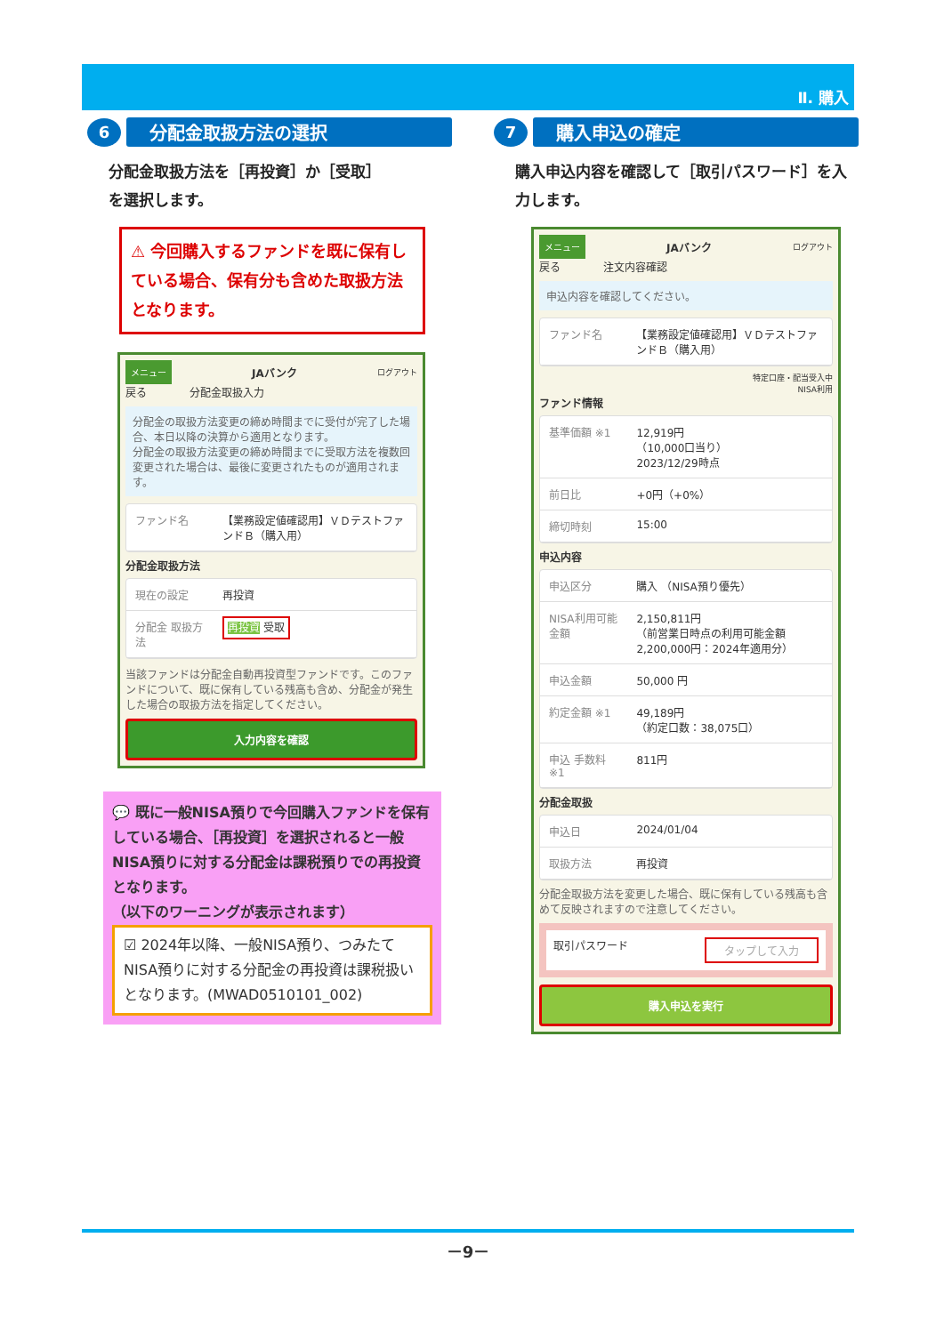Ⅱ. 購入
6
分配金取扱方法の選択
分配金取扱方法を［再投資］か［受取］
を選択します。
⚠ 今回購入するファンドを既に保有している場合、保有分も含めた取扱方法となります。
メニュー JAバンク ログアウト
戻る　　　　分配金取扱入力
分配金の取扱方法変更の締め時間までに受付が完了した場合、本日以降の決算から適用となります。
分配金の取扱方法変更の締め時間までに受取方法を複数回変更された場合は、最後に変更されたものが適用されます。
| ファンド名 | 【業務設定値確認用】ＶＤテストファンドＢ（購入用） |
分配金取扱方法
| 現在の設定 | 再投資 |
| 分配金 取扱方法 | 再投資 受取 |
当該ファンドは分配金自動再投資型ファンドです。このファンドについて、既に保有している残高も含め、分配金が発生した場合の取扱方法を指定してください。
入力内容を確認
💬 既に一般NISA預りで今回購入ファンドを保有している場合、［再投資］を選択されると一般NISA預りに対する分配金は課税預りでの再投資となります。
（以下のワーニングが表示されます）
☑ 2024年以降、一般NISA預り、つみたてNISA預りに対する分配金の再投資は課税扱いとなります。(MWAD0510101_002)
7
購入申込の確定
購入申込内容を確認して［取引パスワード］を入力します。
メニュー JAバンク ログアウト
戻る　　　　注文内容確認
申込内容を確認してください。
| ファンド名 | 【業務設定値確認用】ＶＤテストファンドＢ（購入用） |
特定口座・配当受入中
NISA利用
ファンド情報
| 基準価額 ※1 | 12,919円 （10,000口当り） 2023/12/29時点 |
| 前日比 | +0円（+0%） |
| 締切時刻 | 15:00 |
申込内容
| 申込区分 | 購入 （NISA預り優先） |
| NISA利用可能金額 | 2,150,811円 （前営業日時点の利用可能金額 2,200,000円：2024年適用分） |
| 申込金額 | 50,000 円 |
| 約定金額 ※1 | 49,189円 （約定口数：38,075口） |
| 申込 手数料 ※1 | 811円 |
分配金取扱
| 申込日 | 2024/01/04 |
| 取扱方法 | 再投資 |
分配金取扱方法を変更した場合、既に保有している残高も含めて反映されますので注意してください。
取引パスワード タップして入力
購入申込を実行
－9－